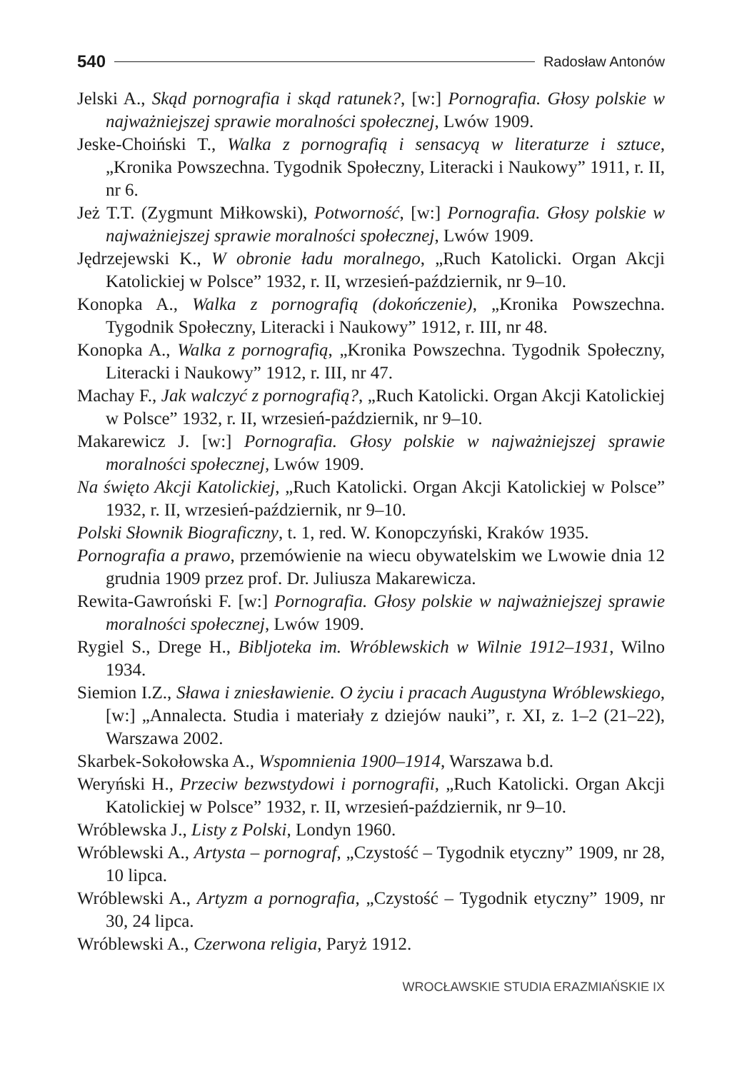540 Radosław Antonów
Jelski A., Skąd pornografia i skąd ratunek?, [w:] Pornografia. Głosy polskie w najważniejszej sprawie moralności społecznej, Lwów 1909.
Jeske-Choiński T., Walka z pornografią i sensacyą w literaturze i sztuce, „Kronika Powszechna. Tygodnik Społeczny, Literacki i Naukowy” 1911, r. II, nr 6.
Jeż T.T. (Zygmunt Miłkowski), Potworność, [w:] Pornografia. Głosy polskie w najważniejszej sprawie moralności społecznej, Lwów 1909.
Jędrzejewski K., W obronie ładu moralnego, „Ruch Katolicki. Organ Akcji Katolickiej w Polsce” 1932, r. II, wrzesień-październik, nr 9–10.
Konopka A., Walka z pornografią (dokończenie), „Kronika Powszechna. Tygodnik Społeczny, Literacki i Naukowy” 1912, r. III, nr 48.
Konopka A., Walka z pornografią, „Kronika Powszechna. Tygodnik Społeczny, Literacki i Naukowy” 1912, r. III, nr 47.
Machay F., Jak walczyć z pornografią?, „Ruch Katolicki. Organ Akcji Katolickiej w Polsce” 1932, r. II, wrzesień-październik, nr 9–10.
Makarewicz J. [w:] Pornografia. Głosy polskie w najważniejszej sprawie moralności społecznej, Lwów 1909.
Na święto Akcji Katolickiej, „Ruch Katolicki. Organ Akcji Katolickiej w Polsce” 1932, r. II, wrzesień-październik, nr 9–10.
Polski Słownik Biograficzny, t. 1, red. W. Konopczyński, Kraków 1935.
Pornografia a prawo, przemówienie na wiecu obywatelskim we Lwowie dnia 12 grudnia 1909 przez prof. Dr. Juliusza Makarewicza.
Rewita-Gawroński F. [w:] Pornografia. Głosy polskie w najważniejszej sprawie moralności społecznej, Lwów 1909.
Rygiel S., Drege H., Bibljoteka im. Wróblewskich w Wilnie 1912–1931, Wilno 1934.
Siemion I.Z., Sława i zniesławienie. O życiu i pracach Augustyna Wróblewskiego, [w:] „Annalecta. Studia i materiały z dziejów nauki”, r. XI, z. 1–2 (21–22), Warszawa 2002.
Skarbek-Sokołowska A., Wspomnienia 1900–1914, Warszawa b.d.
Weryński H., Przeciw bezwstydowi i pornografii, „Ruch Katolicki. Organ Akcji Katolickiej w Polsce” 1932, r. II, wrzesień-październik, nr 9–10.
Wróblewska J., Listy z Polski, Londyn 1960.
Wróblewski A., Artysta – pornograf, „Czystość – Tygodnik etyczny” 1909, nr 28, 10 lipca.
Wróblewski A., Artyzm a pornografia, „Czystość – Tygodnik etyczny” 1909, nr 30, 24 lipca.
Wróblewski A., Czerwona religia, Paryż 1912.
WROCŁAWSKIE STUDIA ERAZMIAŃSKIE IX